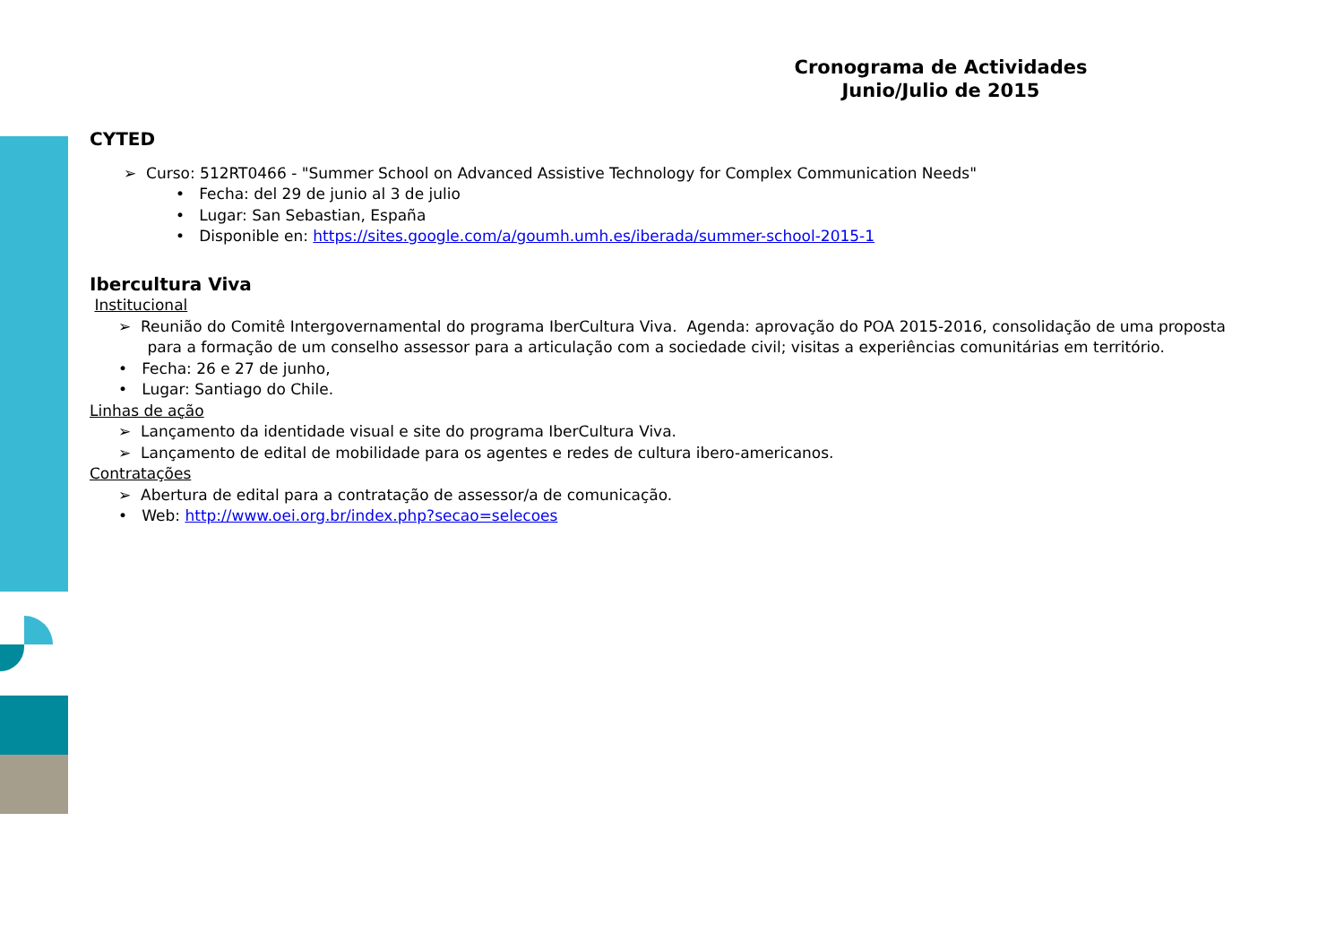Cronograma de Actividades
Junio/Julio de 2015
CYTED
➢ Curso: 512RT0466 - "Summer School on Advanced Assistive Technology for Complex Communication Needs"
• Fecha: del 29 de junio al 3 de julio
• Lugar: San Sebastian, España
• Disponible en: https://sites.google.com/a/goumh.umh.es/iberada/summer-school-2015-1
Ibercultura Viva
Institucional
➢ Reunião do Comitê Intergovernamental do programa IberCultura Viva. Agenda: aprovação do POA 2015-2016, consolidação de uma proposta
para a formação de um conselho assessor para a articulação com a sociedade civil; visitas a experiências comunitárias em território.
• Fecha: 26 e 27 de junho,
• Lugar: Santiago do Chile.
Linhas de ação
➢ Lançamento da identidade visual e site do programa IberCultura Viva.
➢ Lançamento de edital de mobilidade para os agentes e redes de cultura ibero-americanos.
Contratações
➢ Abertura de edital para a contratação de assessor/a de comunicação.
• Web: http://www.oei.org.br/index.php?secao=selecoes